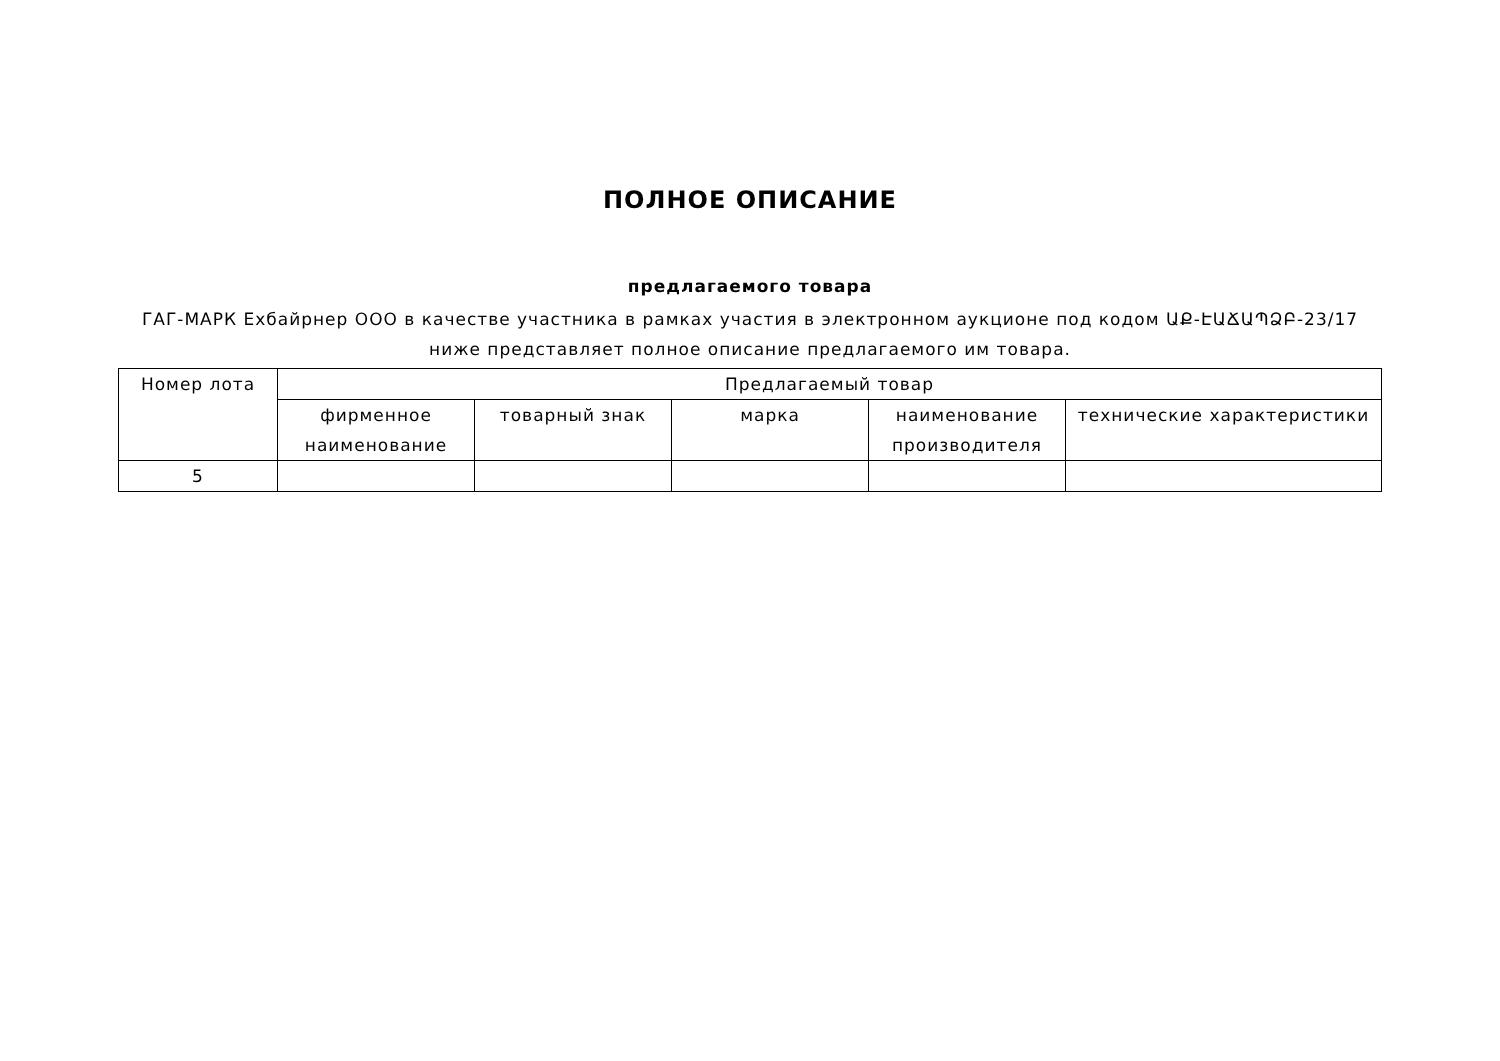ПОЛНОЕ ОПИСАНИЕ
предлагаемого товара
ГАГ-МАРК Ехбайрнер ООО в качестве участника в рамках участия в электронном аукционе под кодом ԱՔ-ԷԱՃԱՊՁԲ-23/17 ниже представляет полное описание предлагаемого им товара.
| Номер лота | Предлагаемый товар | | | | |
| --- | --- | --- | --- | --- | --- |
| | фирменное наименование | товарный знак | марка | наименование производителя | технические характеристики |
| 5 | | | | | |